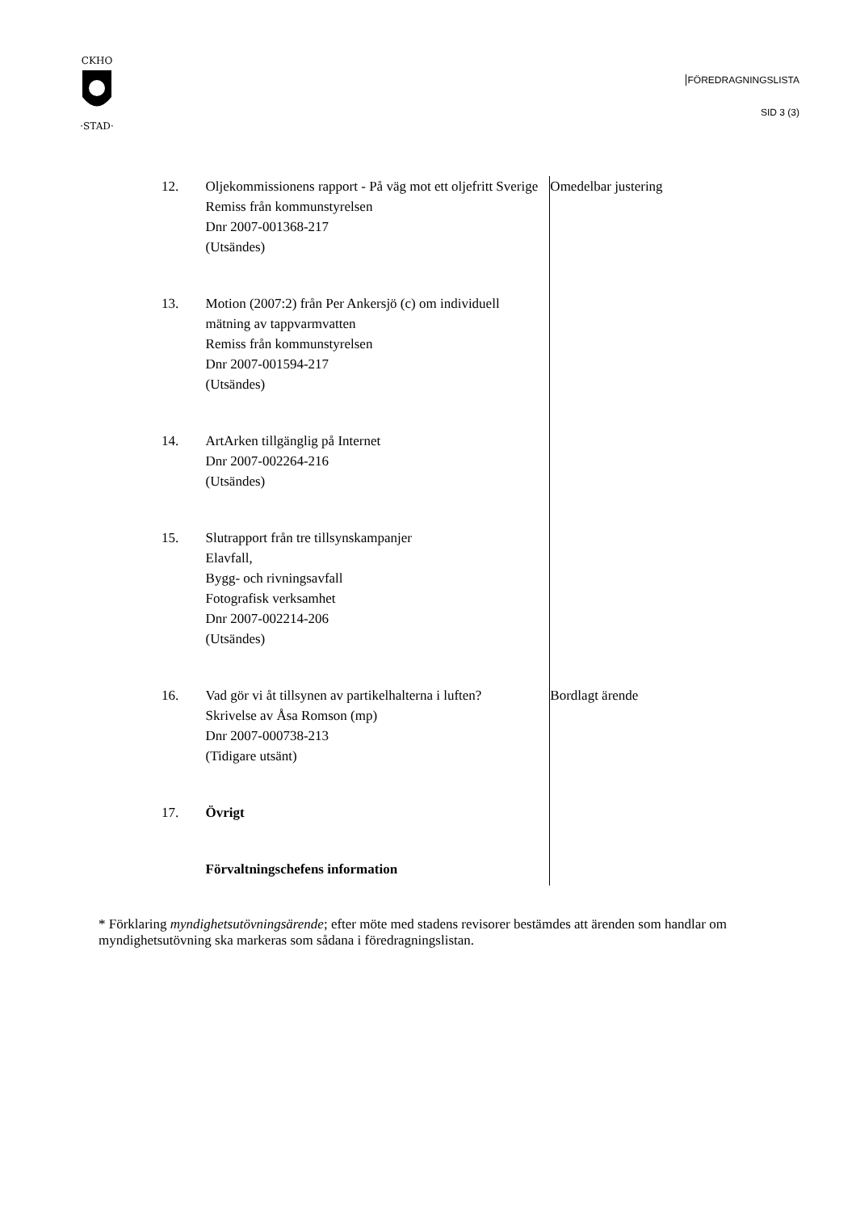CKHO
·STAD·
FÖREDRAGNINGSLISTA
SID 3 (3)
12. Oljekommissionens rapport - På väg mot ett oljefritt Sverige
Remiss från kommunstyrelsen
Dnr 2007-001368-217
(Utsändes)
Omedelbar justering
13. Motion (2007:2) från Per Ankersjö (c) om individuell mätning av tappvarmvatten
Remiss från kommunstyrelsen
Dnr 2007-001594-217
(Utsändes)
14. ArtArken tillgänglig på Internet
Dnr 2007-002264-216
(Utsändes)
15. Slutrapport från tre tillsynskampanjer
Elavfall,
Bygg- och rivningsavfall
Fotografisk verksamhet
Dnr 2007-002214-206
(Utsändes)
16. Vad gör vi åt tillsynen av partikelhalterna i luften?
Skrivelse av Åsa Romson (mp)
Dnr 2007-000738-213
(Tidigare utsänt)
Bordlagt ärende
17. Övrigt
Förvaltningschefens information
* Förklaring myndighetsutövningsärende; efter möte med stadens revisorer bestämdes att ärenden som handlar om myndighetsutövning ska markeras som sådana i föredragningslistan.